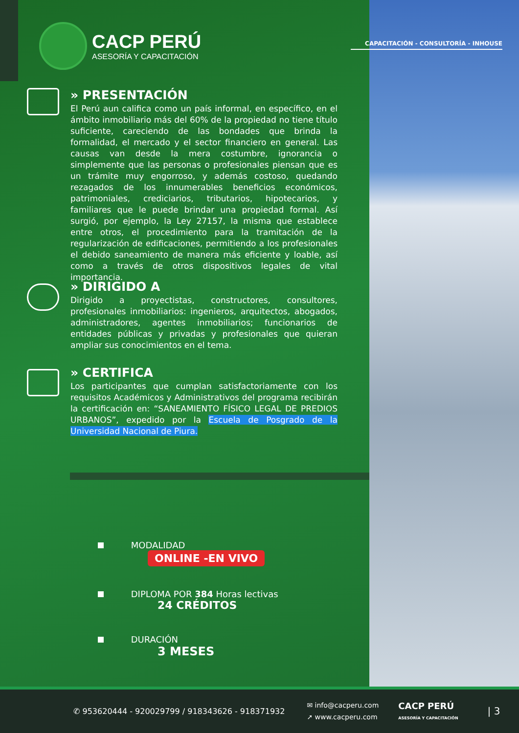CACP PERÚ
ASESORÍA Y CAPACITACIÓN
CAPACITACIÓN - CONSULTORÍA - INHOUSE
» PRESENTACIÓN
El Perú aun califica como un país informal, en específico, en el ámbito inmobiliario más del 60% de la propiedad no tiene título suficiente, careciendo de las bondades que brinda la formalidad, el mercado y el sector financiero en general. Las causas van desde la mera costumbre, ignorancia o simplemente que las personas o profesionales piensan que es un trámite muy engorroso, y además costoso, quedando rezagados de los innumerables beneficios económicos, patrimoniales, crediciarios, tributarios, hipotecarios, y familiares que le puede brindar una propiedad formal. Así surgió, por ejemplo, la Ley 27157, la misma que establece entre otros, el procedimiento para la tramitación de la regularización de edificaciones, permitiendo a los profesionales el debido saneamiento de manera más eficiente y loable, así como a través de otros dispositivos legales de vital importancia.
» DIRIGIDO A
Dirigido a proyectistas, constructores, consultores, profesionales inmobiliarios: ingenieros, arquitectos, abogados, administradores, agentes inmobiliarios; funcionarios de entidades públicas y privadas y profesionales que quieran ampliar sus conocimientos en el tema.
» CERTIFICA
Los participantes que cumplan satisfactoriamente con los requisitos Académicos y Administrativos del programa recibirán la certificación en: “SANEAMIENTO FÍSICO LEGAL DE PREDIOS URBANOS”, expedido por la Escuela de Posgrado de la Universidad Nacional de Piura.
MODALIDAD
ONLINE -EN VIVO
DIPLOMA POR 384 Horas lectivas
24 CRÉDITOS
DURACIÓN
3 MESES
✆ 953620444 - 920029799 / 918343626 - 918371932 ✉ info@cacperu.com
➚ www.cacperu.com CACP PERÚ
ASESORÍA Y CAPACITACIÓN | 3